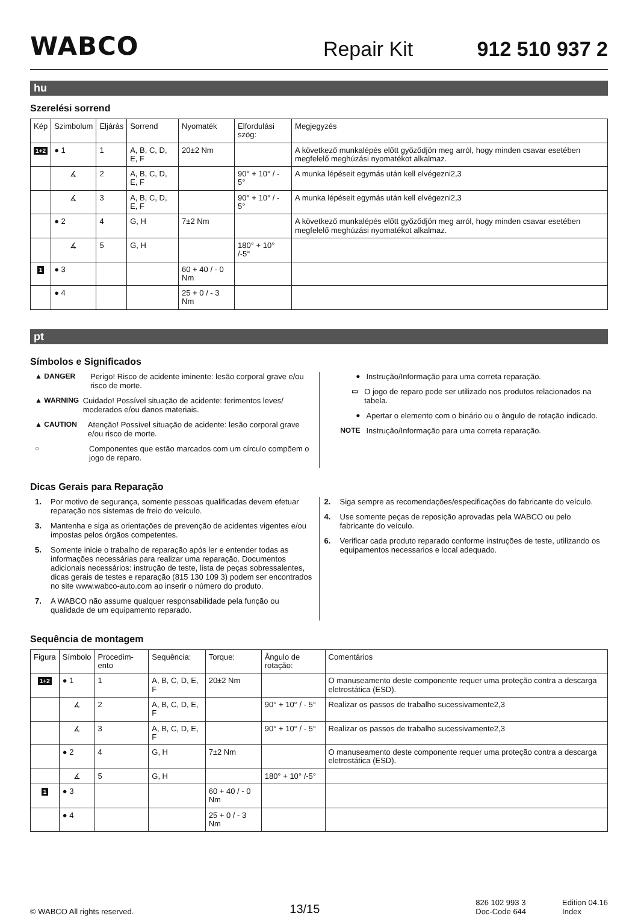WABCO Repair Kit 912 510 937 2
hu
Szerelési sorrend
| Kép | Szimbolum | Eljárás | Sorrend | Nyomaték | Elfordulási szög: | Megjegyzés |
| --- | --- | --- | --- | --- | --- | --- |
| 1+2 | ● 1 | 1 | A, B, C, D, E, F | 20±2 Nm | | A következő munkalépés előtt győződjön meg arról, hogy minden csavar esetében megfelelő meghúzási nyomatékot alkalmaz. |
| | ∡ | 2 | A, B, C, D, E, F | | 90° + 10° / - 5° | A munka lépéseit egymás után kell elvégezni2,3 |
| | ∡ | 3 | A, B, C, D, E, F | | 90° + 10° / - 5° | A munka lépéseit egymás után kell elvégezni2,3 |
| | ● 2 | 4 | G, H | 7±2 Nm | | A következő munkalépés előtt győződjön meg arról, hogy minden csavar esetében megfelelő meghúzási nyomatékot alkalmaz. |
| | ∡ | 5 | G, H | | 180° + 10° /-5° | |
| 1 | ● 3 | | | 60 + 40 / - 0 Nm | | |
| | ● 4 | | | 25 + 0 / - 3 Nm | | |
pt
Símbolos e Significados
▲ DANGER Perigo! Risco de acidente iminente: lesão corporal grave e/ou risco de morte.
▲ WARNING Cuidado! Possível situação de acidente: ferimentos leves/ moderados e/ou danos materiais.
▲ CAUTION Atenção! Possível situação de acidente: lesão corporal grave e/ou risco de morte.
○ Componentes que estão marcados com um círculo compõem o jogo de reparo.
● Instrução/Informação para uma correta reparação.
▭ O jogo de reparo pode ser utilizado nos produtos relacionados na tabela.
● Apertar o elemento com o binário ou o ângulo de rotação indicado.
NOTE Instrução/Informação para uma correta reparação.
Dicas Gerais para Reparação
1. Por motivo de segurança, somente pessoas qualificadas devem efetuar reparação nos sistemas de freio do veículo.
3. Mantenha e siga as orientações de prevenção de acidentes vigentes e/ou impostas pelos órgãos competentes.
5. Somente inicie o trabalho de reparação após ler e entender todas as informações necessárias para realizar uma reparação. Documentos adicionais necessários: instrução de teste, lista de peças sobressalentes, dicas gerais de testes e reparação (815 130 109 3) podem ser encontrados no site www.wabco-auto.com ao inserir o número do produto.
7. A WABCO não assume qualquer responsabilidade pela função ou qualidade de um equipamento reparado.
2. Siga sempre as recomendações/especificações do fabricante do veículo.
4. Use somente peças de reposição aprovadas pela WABCO ou pelo fabricante do veículo.
6. Verificar cada produto reparado conforme instruções de teste, utilizando os equipamentos necessarios e local adequado.
Sequência de montagem
| Figura | Símbolo | Procedim-ento | Sequência: | Torque: | Ângulo de rotação: | Comentários |
| --- | --- | --- | --- | --- | --- | --- |
| 1+2 | ● 1 | 1 | A, B, C, D, E, F | 20±2 Nm | | O manuseamento deste componente requer uma proteção contra a descarga eletrostática (ESD). |
| | ∡ | 2 | A, B, C, D, E, F | | 90° + 10° / - 5° | Realizar os passos de trabalho sucessivamente2,3 |
| | ∡ | 3 | A, B, C, D, E, F | | 90° + 10° / - 5° | Realizar os passos de trabalho sucessivamente2,3 |
| | ● 2 | 4 | G, H | 7±2 Nm | | O manuseamento deste componente requer uma proteção contra a descarga eletrostática (ESD). |
| | ∡ | 5 | G, H | | 180° + 10° /-5° | |
| 1 | ● 3 | | | 60 + 40 / - 0 Nm | | |
| | ● 4 | | | 25 + 0 / - 3 Nm | | |
© WABCO All rights reserved. 13/15 826 102 993 3
Doc-Code 644 Edition 04.16
Index